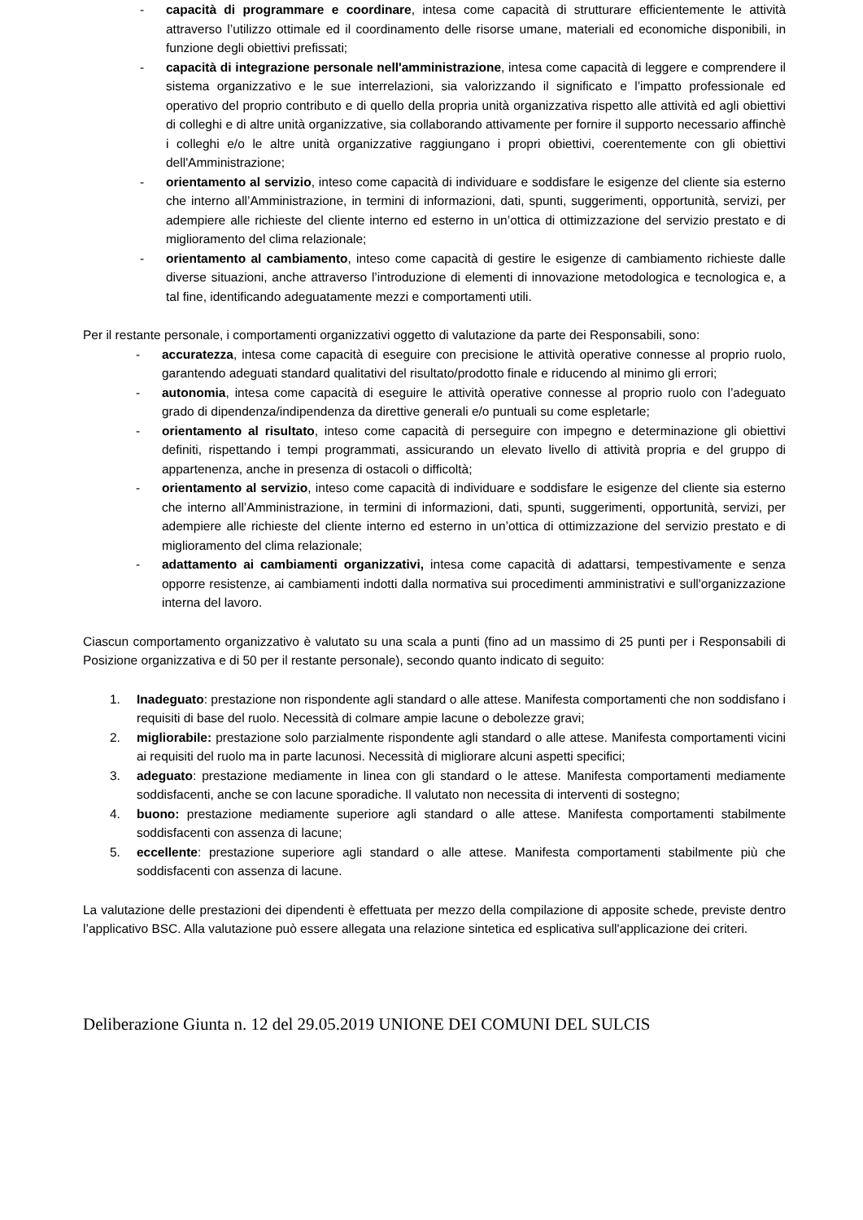- capacità di programmare e coordinare, intesa come capacità di strutturare efficientemente le attività attraverso l’utilizzo ottimale ed il coordinamento delle risorse umane, materiali ed economiche disponibili, in funzione degli obiettivi prefissati;
- capacità di integrazione personale nell'amministrazione, intesa come capacità di leggere e comprendere il sistema organizzativo e le sue interrelazioni, sia valorizzando il significato e l’impatto professionale ed operativo del proprio contributo e di quello della propria unità organizzativa rispetto alle attività ed agli obiettivi di colleghi e di altre unità organizzative, sia collaborando attivamente per fornire il supporto necessario affinchè i colleghi e/o le altre unità organizzative raggiungano i propri obiettivi, coerentemente con gli obiettivi dell'Amministrazione;
- orientamento al servizio, inteso come capacità di individuare e soddisfare le esigenze del cliente sia esterno che interno all’Amministrazione, in termini di informazioni, dati, spunti, suggerimenti, opportunità, servizi, per adempiere alle richieste del cliente interno ed esterno in un’ottica di ottimizzazione del servizio prestato e di miglioramento del clima relazionale;
- orientamento al cambiamento, inteso come capacità di gestire le esigenze di cambiamento richieste dalle diverse situazioni, anche attraverso l’introduzione di elementi di innovazione metodologica e tecnologica e, a tal fine, identificando adeguatamente mezzi e comportamenti utili.
Per il restante personale, i comportamenti organizzativi oggetto di valutazione da parte dei Responsabili, sono:
- accuratezza, intesa come capacità di eseguire con precisione le attività operative connesse al proprio ruolo, garantendo adeguati standard qualitativi del risultato/prodotto finale e riducendo al minimo gli errori;
- autonomia, intesa come capacità di eseguire le attività operative connesse al proprio ruolo con l’adeguato grado di dipendenza/indipendenza da direttive generali e/o puntuali su come espletarle;
- orientamento al risultato, inteso come capacità di perseguire con impegno e determinazione gli obiettivi definiti, rispettando i tempi programmati, assicurando un elevato livello di attività propria e del gruppo di appartenenza, anche in presenza di ostacoli o difficoltà;
- orientamento al servizio, inteso come capacità di individuare e soddisfare le esigenze del cliente sia esterno che interno all’Amministrazione, in termini di informazioni, dati, spunti, suggerimenti, opportunità, servizi, per adempiere alle richieste del cliente interno ed esterno in un’ottica di ottimizzazione del servizio prestato e di miglioramento del clima relazionale;
- adattamento ai cambiamenti organizzativi, intesa come capacità di adattarsi, tempestivamente e senza opporre resistenze, ai cambiamenti indotti dalla normativa sui procedimenti amministrativi e sull'organizzazione interna del lavoro.
Ciascun comportamento organizzativo è valutato su una scala a punti (fino ad un massimo di 25 punti per i Responsabili di Posizione organizzativa e di 50 per il restante personale), secondo quanto indicato di seguito:
1. Inadeguato: prestazione non rispondente agli standard o alle attese. Manifesta comportamenti che non soddisfano i requisiti di base del ruolo. Necessità di colmare ampie lacune o debolezze gravi;
2. migliorabile: prestazione solo parzialmente rispondente agli standard o alle attese. Manifesta comportamenti vicini ai requisiti del ruolo ma in parte lacunosi. Necessità di migliorare alcuni aspetti specifici;
3. adeguato: prestazione mediamente in linea con gli standard o le attese. Manifesta comportamenti mediamente soddisfacenti, anche se con lacune sporadiche. Il valutato non necessita di interventi di sostegno;
4. buono: prestazione mediamente superiore agli standard o alle attese. Manifesta comportamenti stabilmente soddisfacenti con assenza di lacune;
5. eccellente: prestazione superiore agli standard o alle attese. Manifesta comportamenti stabilmente più che soddisfacenti con assenza di lacune.
La valutazione delle prestazioni dei dipendenti è effettuata per mezzo della compilazione di apposite schede, previste dentro l’applicativo BSC. Alla valutazione può essere allegata una relazione sintetica ed esplicativa sull'applicazione dei criteri.
Deliberazione Giunta n. 12 del 29.05.2019 UNIONE DEI COMUNI DEL SULCIS